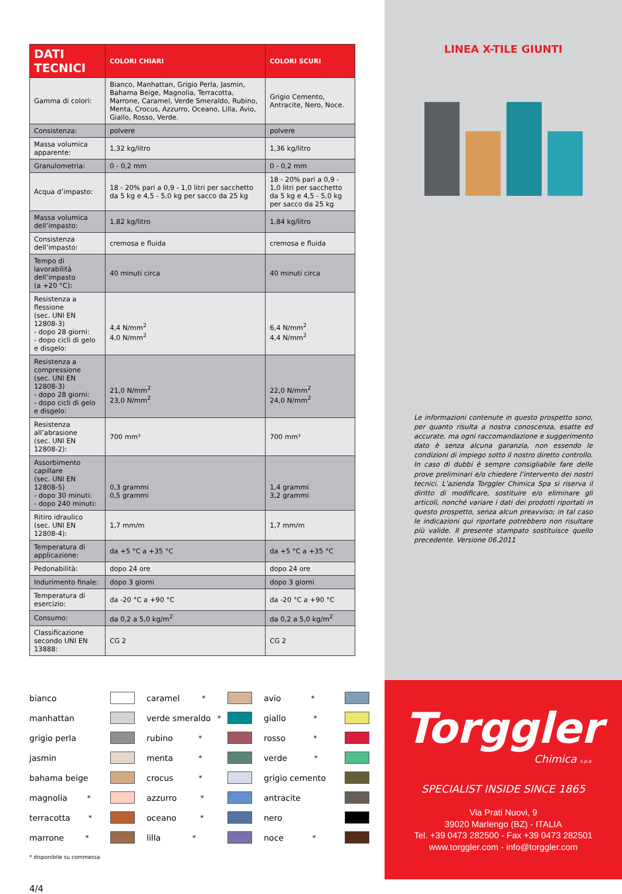| DATI TECNICI | COLORI CHIARI | COLORI SCURI |
| --- | --- | --- |
| Gamma di colori: | Bianco, Manhattan, Grigio Perla, Jasmin, Bahama Beige, Magnolia, Terracotta, Marrone, Caramel, Verde Smeraldo, Rubino, Menta, Crocus, Azzurro, Oceano, Lilla, Avio, Giallo, Rosso, Verde. | Grigio Cemento, Antracite, Nero, Noce. |
| Consistenza: | polvere | polvere |
| Massa volumica apparente: | 1,32 kg/litro | 1,36 kg/litro |
| Granulometria: | 0 - 0,2 mm | 0 - 0,2 mm |
| Acqua d’impasto: | 18 - 20% pari a 0,9 - 1,0 litri per sacchetto da 5 kg e 4,5 - 5,0 kg per sacco da 25 kg | 18 - 20% pari a 0,9 - 1,0 litri per sacchetto da 5 kg e 4,5 - 5,0 kg per sacco da 25 kg |
| Massa volumica dell’impasto: | 1,82 kg/litro | 1,84 kg/litro |
| Consistenza dell’impasto: | cremosa e fluida | cremosa e fluida |
| Tempo di lavorabilità dell’impasto (a +20 °C): | 40 minuti circa | 40 minuti circa |
| Resistenza a flessione (sec. UNI EN 12808-3) - dopo 28 giorni: - dopo cicli di gelo e disgelo: | 4,4 N/mm<sup>2</sup> 4,0 N/mm<sup>2</sup> | 6,4 N/mm<sup>2</sup> 4,4 N/mm<sup>2</sup> |
| Resistenza a compressione (sec. UNI EN 12808-3) - dopo 28 giorni: - dopo cicli di gelo e disgelo: | 21,0 N/mm<sup>2</sup> 23,0 N/mm<sup>2</sup> | 22,0 N/mm<sup>2</sup> 24,0 N/mm<sup>2</sup> |
| Resistenza all’abrasione (sec. UNI EN 12808-2): | 700 mm³ | 700 mm³ |
| Assorbimento capillare (sec. UNI EN 12808-5) - dopo 30 minuti: - dopo 240 minuti: | 0,3 grammi 0,5 grammi | 1,4 grammi 3,2 grammi |
| Ritiro idraulico (sec. UNI EN 12808-4): | 1,7 mm/m | 1,7 mm/m |
| Temperatura di applicazione: | da +5 °C a +35 °C | da +5 °C a +35 °C |
| Pedonabilità: | dopo 24 ore | dopo 24 ore |
| Indurimento finale: | dopo 3 giorni | dopo 3 giorni |
| Temperatura di esercizio: | da -20 °C a +90 °C | da -20 °C a +90 °C |
| Consumo: | da 0,2 a 5,0 kg/m<sup>2</sup> | da 0,2 a 5,0 kg/m<sup>2</sup> |
| Classificazione secondo UNI EN 13888: | CG 2 | CG 2 |
bianco
caramel<sup>*</sup>
avio<sup>*</sup>
manhattan
verde smeraldo<sup>*</sup>
giallo<sup>*</sup>
grigio perla
rubino<sup>*</sup>
rosso<sup>*</sup>
jasmin
menta<sup>*</sup>
verde<sup>*</sup>
bahama beige
crocus<sup>*</sup>
grigio cemento
magnolia<sup>*</sup>
azzurro<sup>*</sup>
antracite
terracotta<sup>*</sup>
oceano<sup>*</sup>
nero
marrone<sup>*</sup>
lilla<sup>*</sup>
noce<sup>*</sup>
* disponibile su commessa
4/4
LINEA X-TILE GIUNTI
Le informazioni contenute in questo prospetto sono, per quanto risulta a nostra conoscenza, esatte ed accurate, ma ogni raccomandazione e suggerimento dato è senza alcuna garanzia, non essendo le condizioni di impiego sotto il nostro diretto controllo. In caso di dubbi è sempre consigliabile fare delle prove preliminari e/o chiedere l’intervento dei nostri tecnici. L’azienda Torggler Chimica Spa si riserva il diritto di modificare, sostituire e/o eliminare gli articoli, nonché variare i dati dei prodotti riportati in questo prospetto, senza alcun preavviso; in tal caso le indicazioni qui riportate potrebbero non risultare più valide. Il presente stampato sostituisce quello precedente. Versione 06.2011
Torggler
Chimica s.p.a.
SPECIALIST INSIDE SINCE 1865
Via Prati Nuovi, 9
39020 Marlengo (BZ) - ITALIA
Tel. +39 0473 282500 - Fax +39 0473 282501
www.torggler.com - info@torggler.com